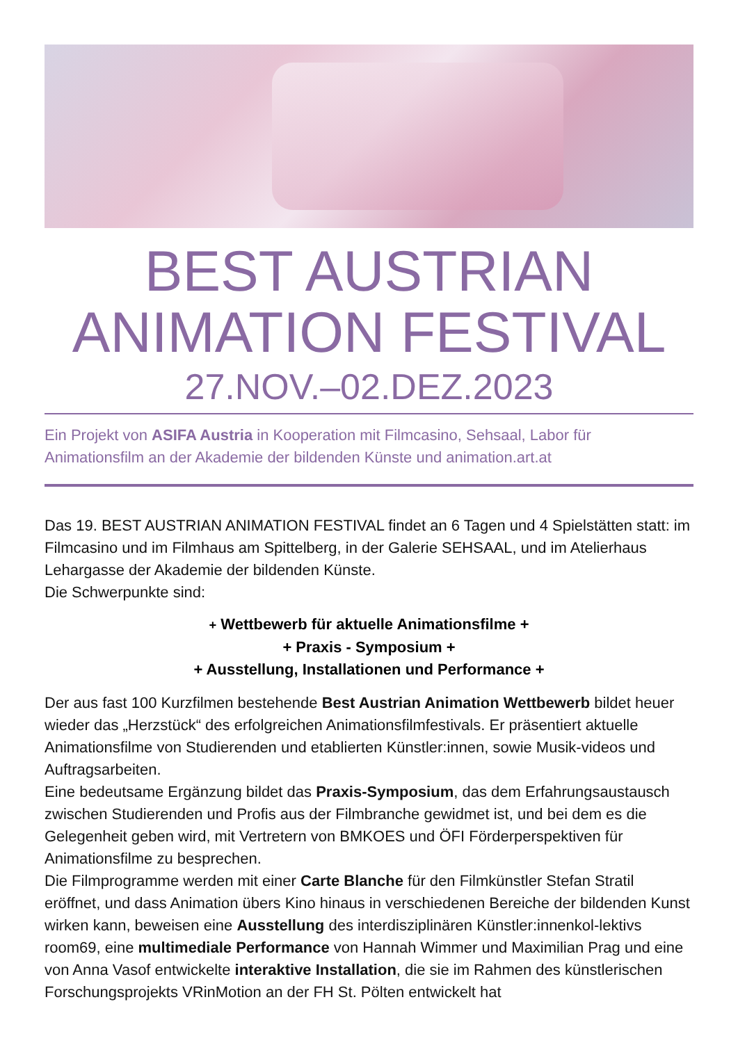BEST AUSTRIAN
ANIMATION FESTIVAL
27.NOV.–02.DEZ.2023
Ein Projekt von ASIFA Austria in Kooperation mit Filmcasino, Sehsaal, Labor für Animationsfilm an der Akademie der bildenden Künste und animation.art.at
Das 19. BEST AUSTRIAN ANIMATION FESTIVAL findet an 6 Tagen und 4 Spielstätten statt: im Filmcasino und im Filmhaus am Spittelberg, in der Galerie SEHSAAL, und im Atelierhaus Lehargasse der Akademie der bildenden Künste.
Die Schwerpunkte sind:
+ Wettbewerb für aktuelle Animationsfilme +
+ Praxis - Symposium +
+ Ausstellung, Installationen und Performance +
Der aus fast 100 Kurzfilmen bestehende Best Austrian Animation Wettbewerb bildet heuer wieder das „Herzstück“ des erfolgreichen Animationsfilmfestivals. Er präsentiert aktuelle Animationsfilme von Studierenden und etablierten Künstler:innen, sowie Musik-videos und Auftragsarbeiten.
Eine bedeutsame Ergänzung bildet das Praxis-Symposium, das dem Erfahrungsaustausch zwischen Studierenden und Profis aus der Filmbranche gewidmet ist, und bei dem es die Gelegenheit geben wird, mit Vertretern von BMKOES und ÖFI Förderperspektiven für Animationsfilme zu besprechen.
Die Filmprogramme werden mit einer Carte Blanche für den Filmkünstler Stefan Stratil eröffnet, und dass Animation übers Kino hinaus in verschiedenen Bereiche der bildenden Kunst wirken kann, beweisen eine Ausstellung des interdisziplinären Künstler:innenkol-lektivs room69, eine multimediale Performance von Hannah Wimmer und Maximilian Prag und eine von Anna Vasof entwickelte interaktive Installation, die sie im Rahmen des künstlerischen Forschungsprojekts VRinMotion an der FH St. Pölten entwickelt hat